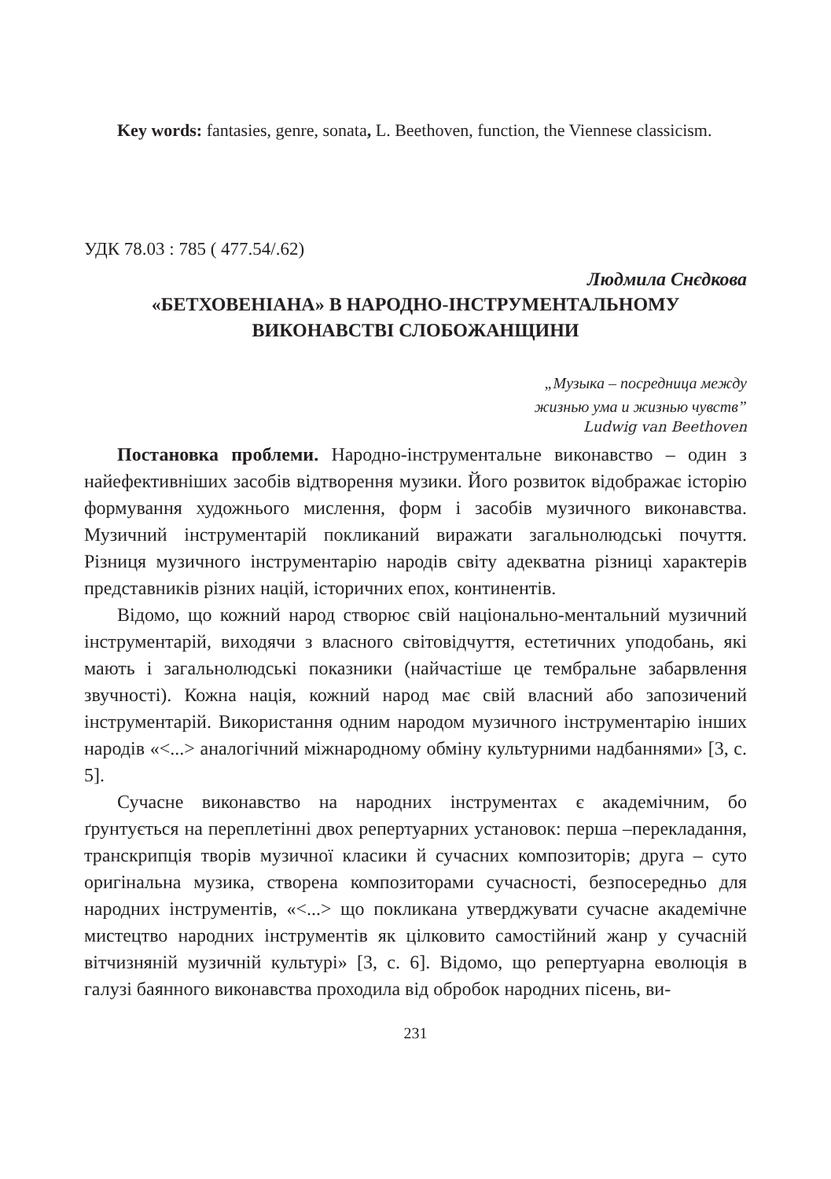Key words: fantasies, genre, sonata, L. Beethoven, function, the Viennese classicism.
УДК 78.03 : 785 ( 477.54/.62)
Людмила Снєдкова
«БЕТХОВЕНІАНА» В НАРОДНО-ІНСТРУМЕНТАЛЬНОМУ
ВИКОНАВСТВІ СЛОБОЖАНЩИНИ
„Музыка – посредница между
жизнью ума и жизнью чувств”
Ludwig van Beethoven
Постановка проблеми. Народно-інструментальне виконавство – один з найефективніших засобів відтворення музики. Його розвиток відображає історію формування художнього мислення, форм і засобів музичного виконавства. Музичний інструментарій покликаний виражати загальнолюдські почуття. Різниця музичного інструментарію народів світу адекватна різниці характерів представників різних націй, історичних епох, континентів.
Відомо, що кожний народ створює свій національно-ментальний музичний інструментарій, виходячи з власного світовідчуття, естетичних уподобань, які мають і загальнолюдські показники (найчастіше це тембральне забарвлення звучності). Кожна нація, кожний народ має свій власний або запозичений інструментарій. Використання одним народом музичного інструментарію інших народів «<...> аналогічний міжнародному обміну культурними надбаннями» [3, с. 5].
Сучасне виконавство на народних інструментах є академічним, бо ґрунтується на переплетінні двох репертуарних установок: перша –перекладання, транскрипція творів музичної класики й сучасних композиторів; друга – суто оригінальна музика, створена композиторами сучасності, безпосередньо для народних інструментів, «<...> що покликана утверджувати сучасне академічне мистецтво народних інструментів як цілковито самостійний жанр у сучасній вітчизняній музичній культурі» [3, с. 6]. Відомо, що репертуарна еволюція в галузі баянного виконавства проходила від обробок народних пісень, ви-
231